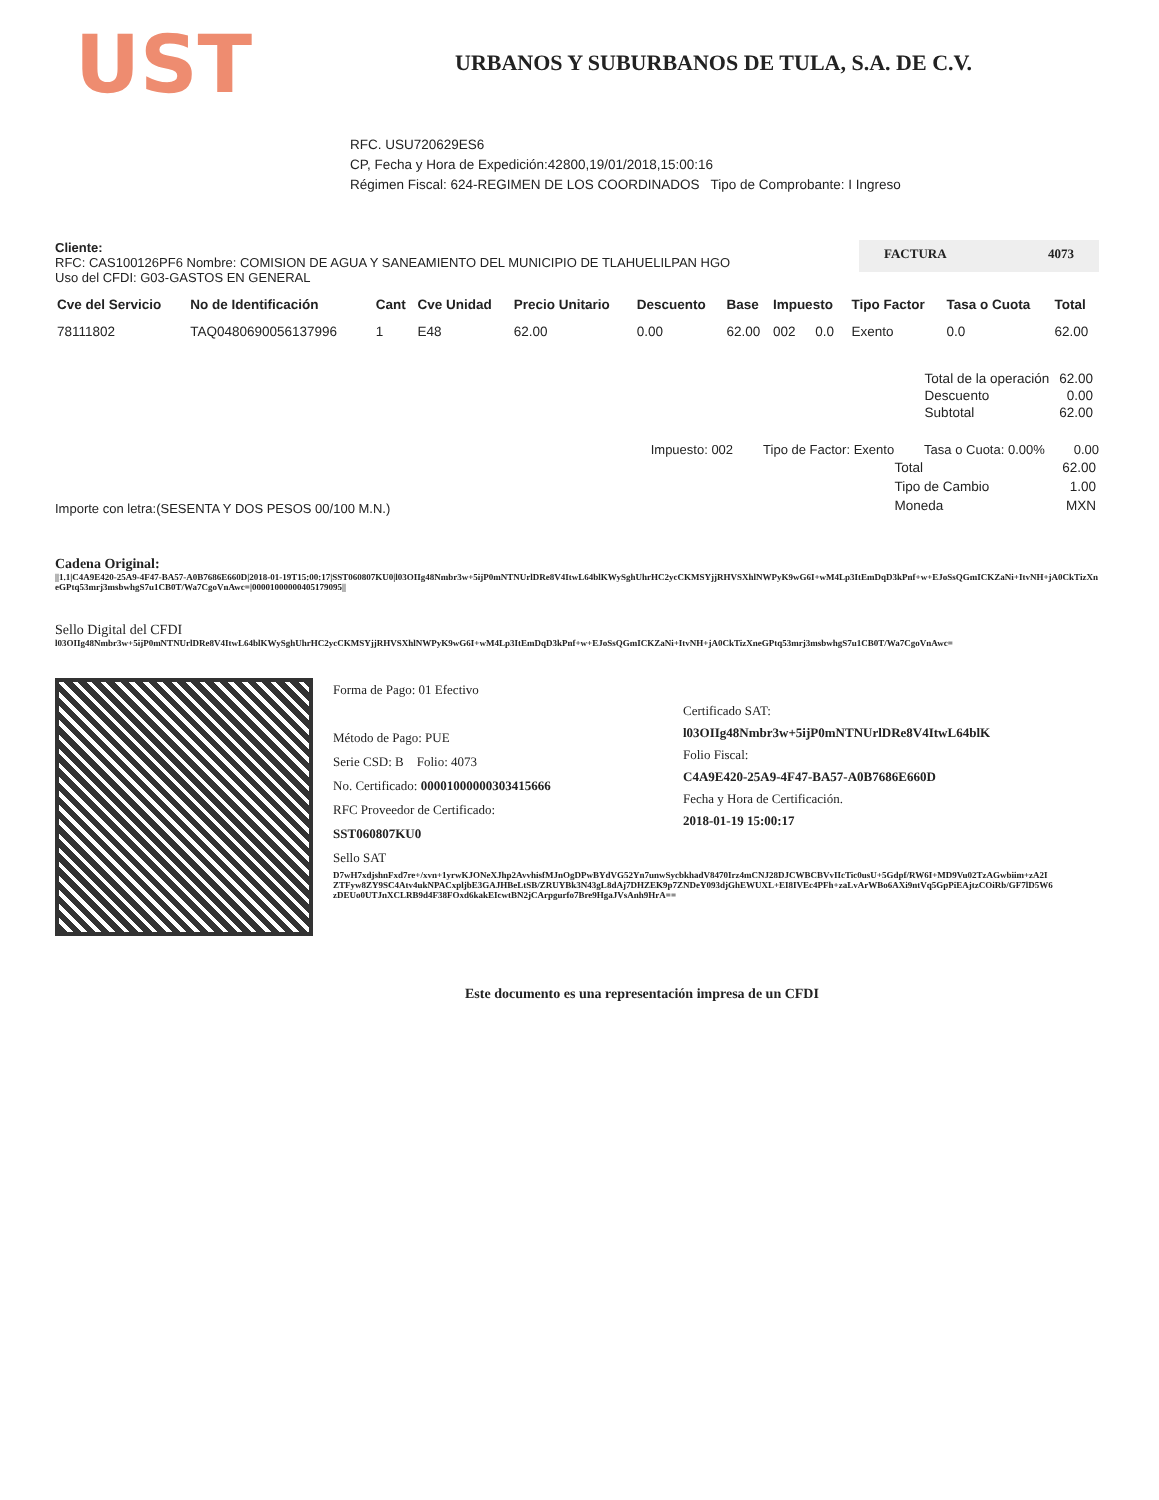UST
URBANOS Y SUBURBANOS DE TULA, S.A. DE C.V.
RFC. USU720629ES6
CP, Fecha y Hora de Expedición:42800,19/01/2018,15:00:16
Régimen Fiscal: 624-REGIMEN DE LOS COORDINADOS Tipo de Comprobante: I Ingreso
Cliente:
RFC: CAS100126PF6 Nombre: COMISION DE AGUA Y SANEAMIENTO DEL MUNICIPIO DE TLAHUELILPAN HGO
Uso del CFDI: G03-GASTOS EN GENERAL
FACTURA 4073
| Cve del Servicio | No de Identificación | Cant | Cve Unidad | Precio Unitario | Descuento | Base | Impuesto | | Tipo Factor | Tasa o Cuota | Total |
| --- | --- | --- | --- | --- | --- | --- | --- | --- | --- | --- | --- |
| 78111802 | TAQ0480690056137996 | 1 | E48 | 62.00 | 0.00 | 62.00 | 002 | 0.0 | Exento | 0.0 | 62.00 |
| Total de la operación | 62.00 |
| Descuento | 0.00 |
| Subtotal | 62.00 |
Impuesto: 002 Tipo de Factor: Exento Tasa o Cuota: 0.00% 0.00
Importe con letra:(SESENTA Y DOS PESOS 00/100 M.N.)
| Total | 62.00 |
| Tipo de Cambio | 1.00 |
| Moneda | MXN |
Cadena Original:
||1.1|C4A9E420-25A9-4F47-BA57-A0B7686E660D|2018-01-19T15:00:17|SST060807KU0|l03OIIg48Nmbr3w+5ijP0mNTNUrlDRe8V4ItwL64blKWySghUhrHC2ycCKMSYjjRHVSXhlNWPyK9wG6I+wM4Lp3ItEmDqD3kPnf+w+EJoSsQGmICKZaNi+ItvNH+jA0CkTizXneGPtq53mrj3msbwhgS7u1CB0T/Wa7CgoVnAwc=|00001000000405179095||
Sello Digital del CFDI
l03OIIg48Nmbr3w+5ijP0mNTNUrlDRe8V4ItwL64blKWySghUhrHC2ycCKMSYjjRHVSXhlNWPyK9wG6I+wM4Lp3ItEmDqD3kPnf+w+EJoSsQGmICKZaNi+ItvNH+jA0CkTizXneGPtq53mrj3msbwhgS7u1CB0T/Wa7CgoVnAwc=
Forma de Pago: 01 Efectivo
Método de Pago: PUE
Serie CSD: B Folio: 4073
No. Certificado: 00001000000303415666
RFC Proveedor de Certificado:
SST060807KU0
Sello SAT
Certificado SAT:
l03OIIg48Nmbr3w+5ijP0mNTNUrlDRe8V4ItwL64blK
Folio Fiscal:
C4A9E420-25A9-4F47-BA57-A0B7686E660D
Fecha y Hora de Certificación.
2018-01-19 15:00:17
D7wH7xdjshnFxd7re+/xvn+1yrwKJONeXJhp2AvvhisfMJnOgDPwBYdVG52Yn7unwSycbkhadV8470Irz4mCNJ28DJCWBCBVvIIcTic0usU+5Gdpf/RW6I+MD9Vu02TzAGwbiim+zA2IZTFyw8ZY9SC4Atv4ukNPACxpljbE3GAJHBeLtSB/ZRUYBk3N43gL8dAj7DHZEK9p7ZNDeY093djGhEWUXL+EI8IVEc4PFh+zaLvArWBo6AXi9ntVq5GpPiEAjtzCOiRb/GF7lD5W6zDEUo0UTJnXCLRB9d4F38FOxd6kakEIcwtBN2jCArpgurfo7Bre9HgaJVsAnh9HrA==
Este documento es una representación impresa de un CFDI